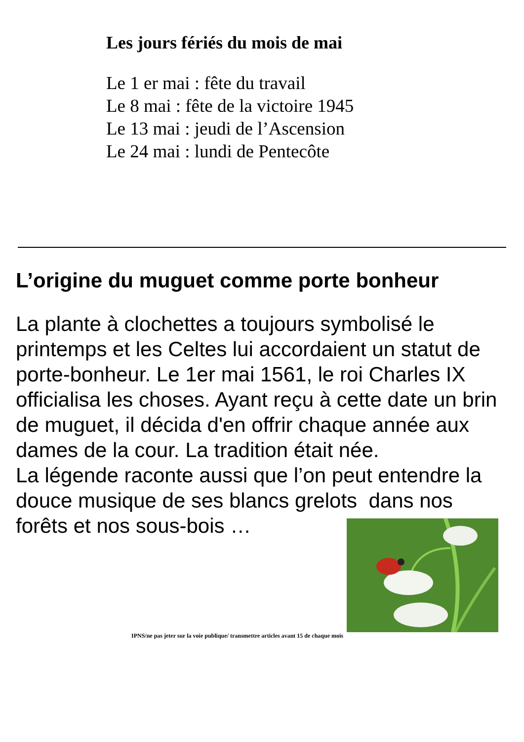Les jours fériés du mois de mai
Le 1 er mai : fête du travail
Le 8 mai : fête de la victoire 1945
Le 13 mai : jeudi de l’Ascension
Le 24 mai : lundi de Pentecôte
L’origine du muguet comme porte bonheur
La plante à clochettes a toujours symbolisé le printemps et les Celtes lui accordaient un statut de porte-bonheur. Le 1er mai 1561, le roi Charles IX officialisa les choses. Ayant reçu à cette date un brin de muguet, il décida d'en offrir chaque année aux dames de la cour. La tradition était née.
La légende raconte aussi que l’on peut entendre la douce musique de ses blancs grelots dans nos forêts et nos sous-bois …
IPNS/ne pas jeter sur la voie publique/ transmettre articles avant 15 de chaque mois